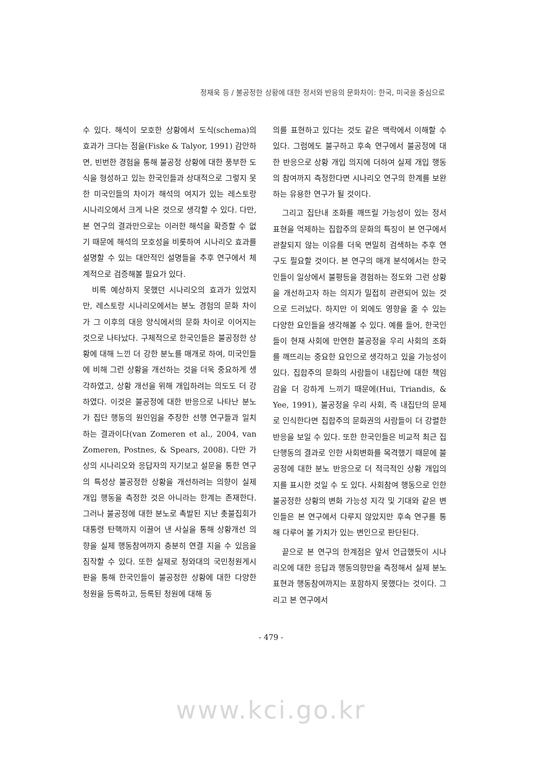정재욱 등 / 불공정한 상황에 대한 정서와 반응의 문화차이: 한국, 미국을 중심으로
수 있다. 해석이 모호한 상황에서 도식(schema)의 효과가 크다는 점을(Fiske & Talyor, 1991) 감안하면, 빈번한 경험을 통해 불공정 상황에 대한 풍부한 도식을 형성하고 있는 한국인들과 상대적으로 그렇지 못한 미국인들의 차이가 해석의 여지가 있는 레스토랑 시나리오에서 크게 나온 것으로 생각할 수 있다. 다만, 본 연구의 결과만으로는 이러한 해석을 확증할 수 없기 때문에 해석의 모호성을 비롯하여 시나리오 효과를 설명할 수 있는 대안적인 설명들을 추후 연구에서 체계적으로 검증해볼 필요가 있다.
비록 예상하지 못했던 시나리오의 효과가 있었지만, 레스토랑 시나리오에서는 분노 경험의 문화 차이가 그 이후의 대응 양식에서의 문화 차이로 이어지는 것으로 나타났다. 구체적으로 한국인들은 불공정한 상황에 대해 느낀 더 강한 분노를 매개로 하여, 미국인들에 비해 그런 상황을 개선하는 것을 더욱 중요하게 생각하였고, 상황 개선을 위해 개입하려는 의도도 더 강하였다. 이것은 불공정에 대한 반응으로 나타난 분노가 집단 행동의 원인임을 주장한 선행 연구들과 일치하는 결과이다(van Zomeren et al., 2004, van Zomeren, Postnes, & Spears, 2008). 다만 가상의 시나리오와 응답자의 자기보고 설문을 통한 연구의 특성상 불공정한 상황을 개선하려는 의향이 실제 개입 행동을 측정한 것은 아니라는 한계는 존재한다. 그러나 불공정에 대한 분노로 촉발된 지난 촛불집회가 대통령 탄핵까지 이끌어 낸 사실을 통해 상황개선 의향을 실제 행동참여까지 충분히 연결 지을 수 있음을 짐작할 수 있다. 또한 실제로 청와대의 국민청원게시판을 통해 한국인들이 불공정한 상황에 대한 다양한 청원을 등록하고, 등록된 청원에 대해 동
의를 표현하고 있다는 것도 같은 맥락에서 이해할 수 있다. 그럼에도 불구하고 후속 연구에서 불공정에 대한 반응으로 상황 개입 의지에 더하여 실제 개입 행동의 참여까지 측정한다면 시나리오 연구의 한계를 보완하는 유용한 연구가 될 것이다.
그리고 집단내 조화를 깨뜨릴 가능성이 있는 정서표현을 억제하는 집합주의 문화의 특징이 본 연구에서 관찰되지 않는 이유를 더욱 면밀히 검색하는 추후 연구도 필요할 것이다. 본 연구의 매개 분석에서는 한국인들이 일상에서 불평등을 경험하는 정도와 그런 상황을 개선하고자 하는 의지가 밀접히 관련되어 있는 것으로 드러났다. 하지만 이 외에도 영향을 줄 수 있는 다양한 요인들을 생각해볼 수 있다. 예를 들어, 한국인들이 현재 사회에 만연한 불공정을 우리 사회의 조화를 깨뜨리는 중요한 요인으로 생각하고 있을 가능성이 있다. 집합주의 문화의 사람들이 내집단에 대한 책임감을 더 강하게 느끼기 때문에(Hui, Triandis, & Yee, 1991), 불공정을 우리 사회, 즉 내집단의 문제로 인식한다면 집합주의 문화권의 사람들이 더 강렬한 반응을 보일 수 있다. 또한 한국인들은 비교적 최근 집단행동의 결과로 인한 사회변화를 목격했기 때문에 불공정에 대한 분노 반응으로 더 적극적인 상황 개입의지를 표시한 것일 수 도 있다. 사회참여 행동으로 인한 불공정한 상황의 변화 가능성 지각 및 기대와 같은 변인들은 본 연구에서 다루지 않았지만 후속 연구를 통해 다루어 볼 가치가 있는 변인으로 판단된다.
끝으로 본 연구의 한계점은 앞서 언급했듯이 시나리오에 대한 응답과 행동의향만을 측정해서 실제 분노 표현과 행동참여까지는 포함하지 못했다는 것이다. 그리고 본 연구에서
- 479 -
www.kci.go.kr